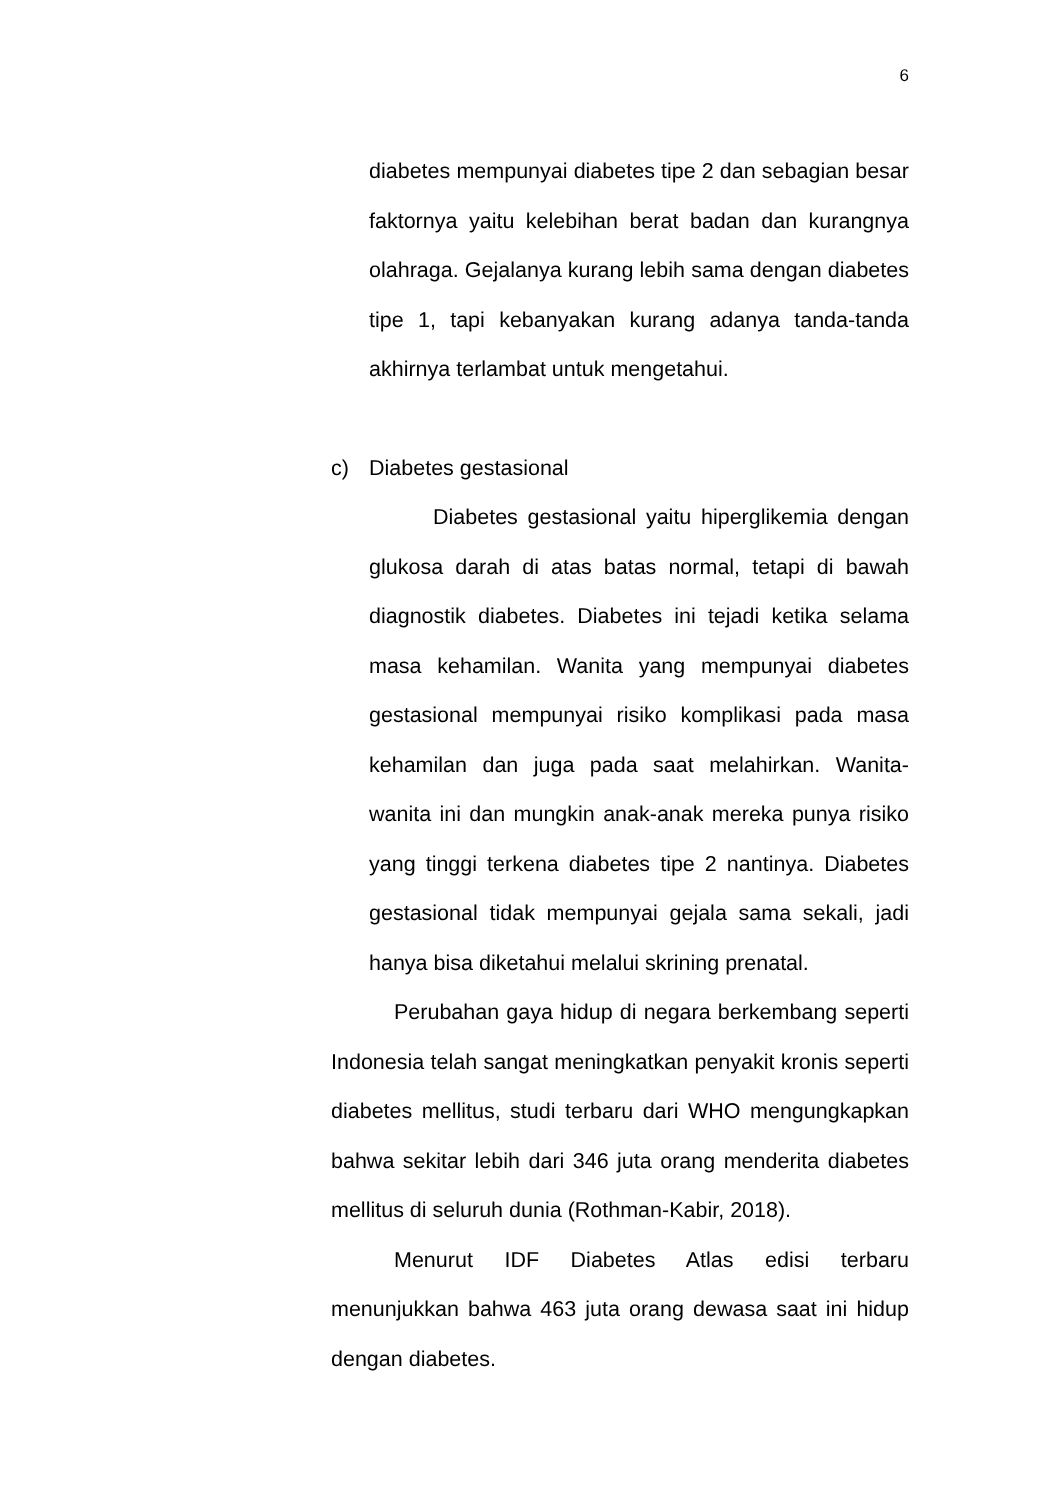6
diabetes mempunyai diabetes tipe 2 dan sebagian besar faktornya yaitu kelebihan berat badan dan kurangnya olahraga. Gejalanya kurang lebih sama dengan diabetes tipe 1, tapi kebanyakan kurang adanya tanda-tanda akhirnya terlambat untuk mengetahui.
c) Diabetes gestasional
Diabetes gestasional yaitu hiperglikemia dengan glukosa darah di atas batas normal, tetapi di bawah diagnostik diabetes. Diabetes ini tejadi ketika selama masa kehamilan. Wanita yang mempunyai diabetes gestasional mempunyai risiko komplikasi pada masa kehamilan dan juga pada saat melahirkan. Wanita-wanita ini dan mungkin anak-anak mereka punya risiko yang tinggi terkena diabetes tipe 2 nantinya. Diabetes gestasional tidak mempunyai gejala sama sekali, jadi hanya bisa diketahui melalui skrining prenatal.
Perubahan gaya hidup di negara berkembang seperti Indonesia telah sangat meningkatkan penyakit kronis seperti diabetes mellitus, studi terbaru dari WHO mengungkapkan bahwa sekitar lebih dari 346 juta orang menderita diabetes mellitus di seluruh dunia (Rothman-Kabir, 2018).
Menurut IDF Diabetes Atlas edisi terbaru menunjukkan bahwa 463 juta orang dewasa saat ini hidup dengan diabetes.